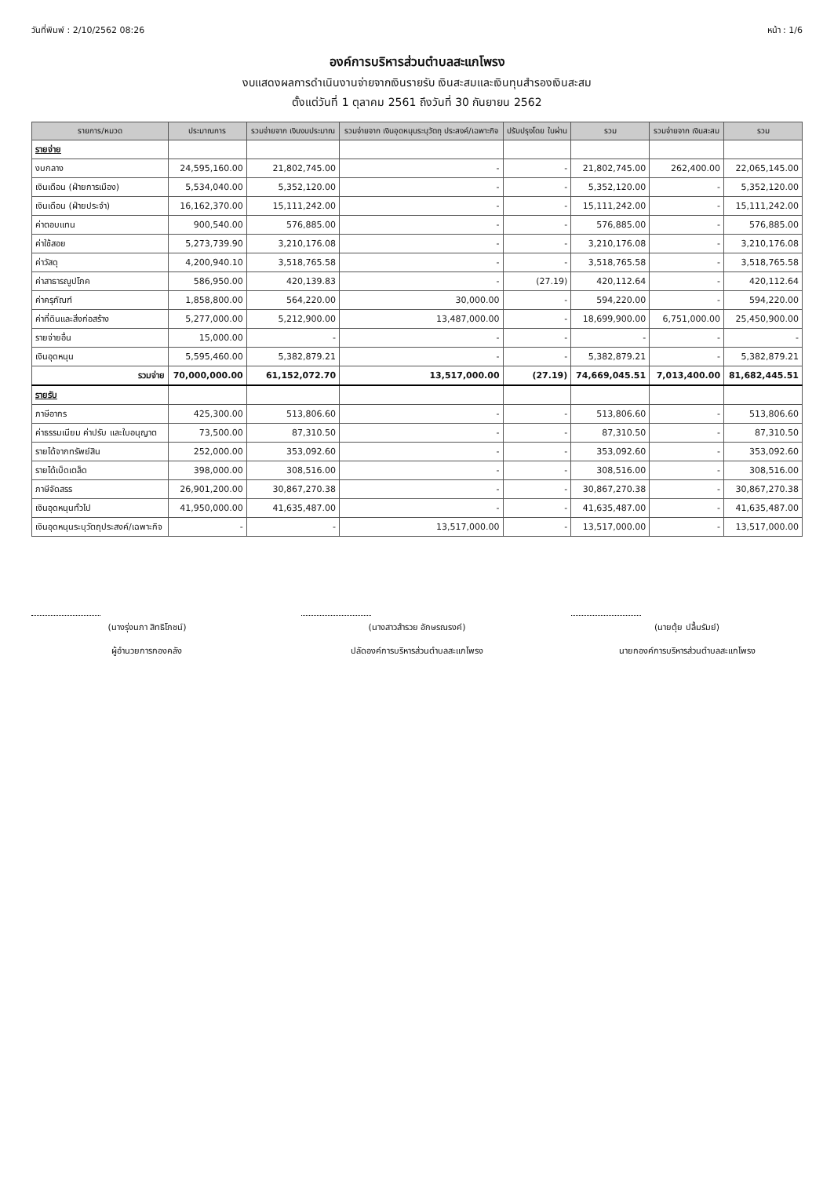วันที่พิมพ์ : 2/10/2562 08:26 หน้า : 1/6
องค์การบริหารส่วนตำบลสะแกโพรง
งบแสดงผลการดำเนินงานจ่ายจากเงินรายรับ เงินสะสมและเงินทุนสำรองเงินสะสม
ตั้งแต่วันที่ 1 ตุลาคม 2561 ถึงวันที่ 30 กันยายน 2562
| รายการ/หมวด | ประมาณการ | รวมจ่ายจาก เงินงบประมาณ | รวมจ่ายจาก เงินอุดหนุนระบุวัตถุ ประสงค์/เฉพาะกิจ | ปรับปรุงโดย ใบผ่าน | รวม | รวมจ่ายจาก เงินสะสม | รวม |
| --- | --- | --- | --- | --- | --- | --- | --- |
| รายจ่าย | | | | | | | |
| งบกลาง | 24,595,160.00 | 21,802,745.00 | - | - | 21,802,745.00 | 262,400.00 | 22,065,145.00 |
| เงินเดือน (ฝ่ายการเมือง) | 5,534,040.00 | 5,352,120.00 | - | - | 5,352,120.00 | - | 5,352,120.00 |
| เงินเดือน (ฝ่ายประจำ) | 16,162,370.00 | 15,111,242.00 | - | - | 15,111,242.00 | - | 15,111,242.00 |
| ค่าตอบแทน | 900,540.00 | 576,885.00 | - | - | 576,885.00 | - | 576,885.00 |
| ค่าใช้สอย | 5,273,739.90 | 3,210,176.08 | - | - | 3,210,176.08 | - | 3,210,176.08 |
| ค่าวัสดุ | 4,200,940.10 | 3,518,765.58 | - | - | 3,518,765.58 | - | 3,518,765.58 |
| ค่าสาธารณูปโภค | 586,950.00 | 420,139.83 | - | (27.19) | 420,112.64 | - | 420,112.64 |
| ค่าครุภัณฑ์ | 1,858,800.00 | 564,220.00 | 30,000.00 | - | 594,220.00 | - | 594,220.00 |
| ค่าที่ดินและสิ่งก่อสร้าง | 5,277,000.00 | 5,212,900.00 | 13,487,000.00 | - | 18,699,900.00 | 6,751,000.00 | 25,450,900.00 |
| รายจ่ายอื่น | 15,000.00 | - | - | - | - | - | - |
| เงินอุดหนุน | 5,595,460.00 | 5,382,879.21 | - | - | 5,382,879.21 | - | 5,382,879.21 |
| รวมจ่าย | 70,000,000.00 | 61,152,072.70 | 13,517,000.00 | (27.19) | 74,669,045.51 | 7,013,400.00 | 81,682,445.51 |
| รายรับ | | | | | | | |
| ภาษีอากร | 425,300.00 | 513,806.60 | - | - | 513,806.60 | - | 513,806.60 |
| ค่าธรรมเนียม ค่าปรับ และใบอนุญาต | 73,500.00 | 87,310.50 | - | - | 87,310.50 | - | 87,310.50 |
| รายได้จากทรัพย์สิน | 252,000.00 | 353,092.60 | - | - | 353,092.60 | - | 353,092.60 |
| รายได้เบ็ดเตล็ด | 398,000.00 | 308,516.00 | - | - | 308,516.00 | - | 308,516.00 |
| ภาษีจัดสรร | 26,901,200.00 | 30,867,270.38 | - | - | 30,867,270.38 | - | 30,867,270.38 |
| เงินอุดหนุนทั่วไป | 41,950,000.00 | 41,635,487.00 | - | - | 41,635,487.00 | - | 41,635,487.00 |
| เงินอุดหนุนระบุวัตถุประสงค์/เฉพาะกิจ | - | - | 13,517,000.00 | - | 13,517,000.00 | - | 13,517,000.00 |
(นางรุ่งนภา สิทธิโภชน์)
ผู้อำนวยการกองคลัง
(นางสาวสำรวย อักษรณรงค์)
ปลัดองค์การบริหารส่วนตำบลสะแกโพรง
(นายตุ้ย ปลื้มรัมย์)
นายกองค์การบริหารส่วนตำบลสะแกโพรง